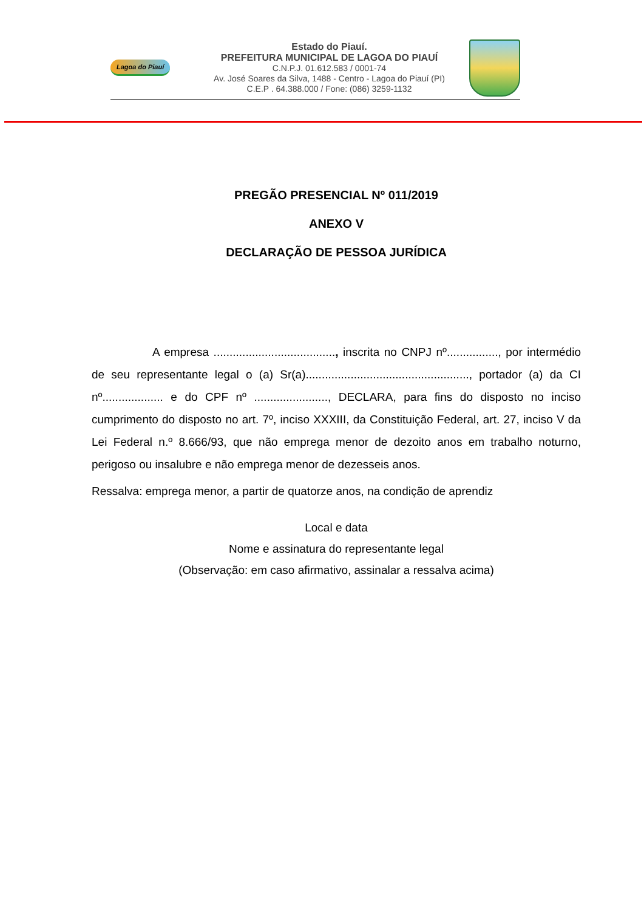Lagoa do Piauí
Estado do Piauí.
PREFEITURA MUNICIPAL DE LAGOA DO PIAUÍ
C.N.P.J. 01.612.583 / 0001-74
Av. José Soares da Silva, 1488 - Centro - Lagoa do Piauí (PI)
C.E.P . 64.388.000 / Fone: (086) 3259-1132
PREGÃO PRESENCIAL Nº 011/2019
ANEXO V
DECLARAÇÃO DE PESSOA JURÍDICA
A empresa ......................................, inscrita no CNPJ nº................, por intermédio de seu representante legal o (a) Sr(a)..................................................., portador (a) da CI nº................... e do CPF nº ......................., DECLARA, para fins do disposto no inciso cumprimento do disposto no art. 7º, inciso XXXIII, da Constituição Federal, art. 27, inciso V da Lei Federal n.º 8.666/93, que não emprega menor de dezoito anos em trabalho noturno, perigoso ou insalubre e não emprega menor de dezesseis anos.
Ressalva: emprega menor, a partir de quatorze anos, na condição de aprendiz
Local e data
Nome e assinatura do representante legal
(Observação: em caso afirmativo, assinalar a ressalva acima)